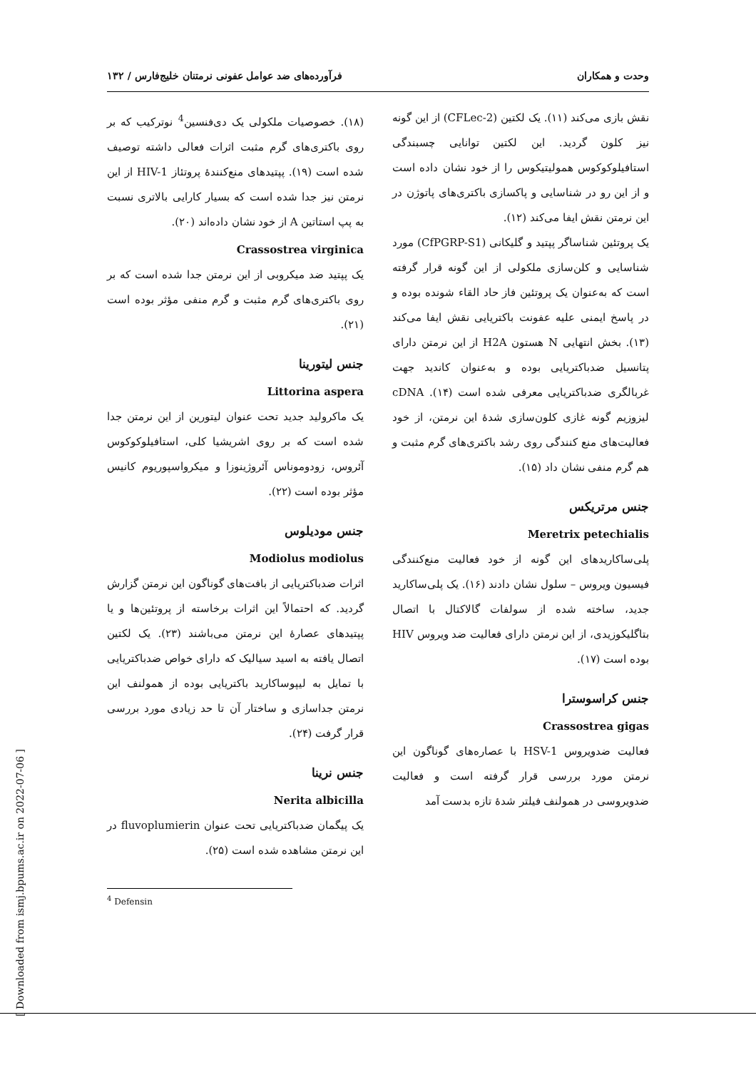وحدت و همکاران فرآورده‌های ضد عوامل عفونی نرمتنان خلیج‌فارس / ۱۳۲
نقش بازی می‌کند (۱۱). یک لکتین (CFLec-2) از این گونه نیز کلون گردید. این لکتین توانایی چسبندگی استافیلوکوکوس همولیتیکوس را از خود نشان داده است و از این رو در شناسایی و پاکسازی باکتری‌های پاتوژن در این نرمتن نقش ایفا می‌کند (۱۲).
یک پروتئین شناساگر پپتید و گلیکانی (CfPGRP-S1) مورد شناسایی و کلن‌سازی ملکولی از این گونه قرار گرفته است که به‌عنوان یک پروتئین فاز حاد القاء شونده بوده و در پاسخ ایمنی علیه عفونت باکتریایی نقش ایفا می‌کند (۱۳). بخش انتهایی N هستون H2A از این نرمتن دارای پتانسیل ضدباکتریایی بوده و به‌عنوان کاندید جهت غربالگری ضدباکتریایی معرفی شده است (۱۴). cDNA لیزوزیم گونه غازی کلون‌سازی شدهٔ این نرمتن، از خود فعالیت‌های منع کنندگی روی رشد باکتری‌های گرم مثبت و هم گرم منفی نشان داد (۱۵).
جنس مرتریکس
Meretrix petechialis
پلی‌ساکاریدهای این گونه از خود فعالیت منع‌کنندگی فیسیون ویروس – سلول نشان دادند (۱۶). یک پلی‌ساکارید جدید، ساخته شده از سولفات گالاکتال با اتصال بتاگلیکوزیدی، از این نرمتن دارای فعالیت ضد ویروس HIV بوده است (۱۷).
جنس کراسوسترا
Crassostrea gigas
فعالیت ضدویروس HSV-1 با عصاره‌های گوناگون این نرمتن مورد بررسی قرار گرفته است و فعالیت ضدویروسی در همولنف فیلتر شدهٔ تازه بدست آمد
(۱۸). خصوصیات ملکولی یک دی‌فنسین<sup>4</sup> نوترکیب که بر روی باکتری‌های گرم مثبت اثرات فعالی داشته توصیف شده است (۱۹). پپتیدهای منع‌کنندهٔ پروتئاز HIV-1 از این نرمتن نیز جدا شده است که بسیار کارایی بالاتری نسبت به پپ استاتین A از خود نشان داده‌اند (۲۰).
Crassostrea virginica
یک پپتید ضد میکروبی از این نرمتن جدا شده است که بر روی باکتری‌های گرم مثبت و گرم منفی مؤثر بوده است (۲۱).
جنس لیتورینا
Littorina aspera
یک ماکرولید جدید تحت عنوان لیتورین از این نرمتن جدا شده است که بر روی اشریشیا کلی، استافیلوکوکوس آئروس، زودوموناس آئروژینوزا و میکرواسپوریوم کانیس مؤثر بوده است (۲۲).
جنس مودیلوس
Modiolus modiolus
اثرات ضدباکتریایی از بافت‌های گوناگون این نرمتن گزارش گردید. که احتمالاً این اثرات برخاسته از پروتئین‌ها و یا پپتیدهای عصارهٔ این نرمتن می‌باشند (۲۳). یک لکتین اتصال یافته به اسید سیالیک که دارای خواص ضدباکتریایی با تمایل به لیپوساکارید باکتریایی بوده از همولنف این نرمتن جداسازی و ساختار آن تا حد زیادی مورد بررسی قرار گرفت (۲۴).
جنس نرینا
Nerita albicilla
یک پیگمان ضدباکتریایی تحت عنوان fluvoplumierin در این نرمتن مشاهده شده است (۲۵).
<sup>4</sup> Defensin
[ Downloaded from ismj.bpums.ac.ir on 2022-07-06 ]